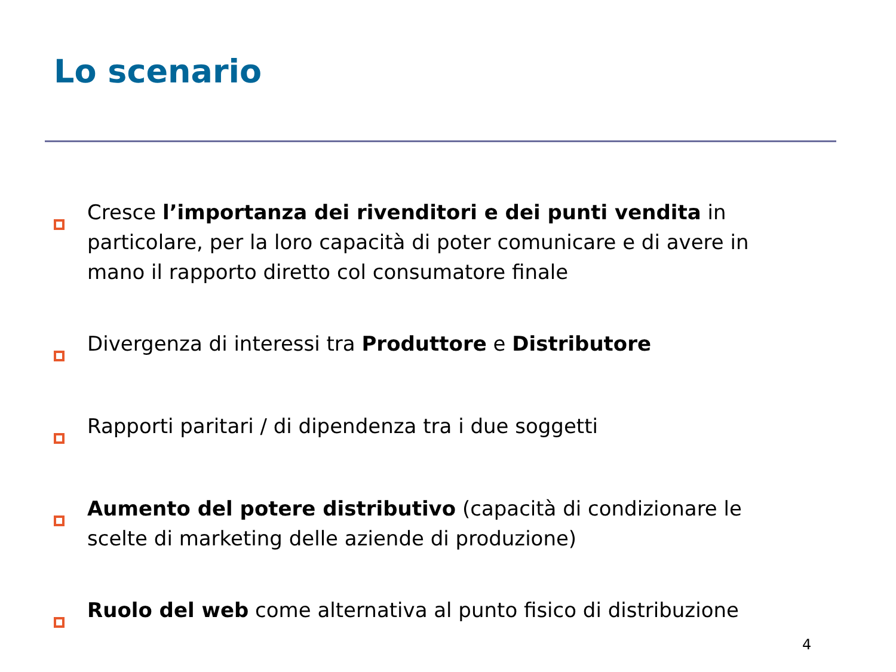Lo scenario
Cresce l’importanza dei rivenditori e dei punti vendita in particolare, per la loro capacità di poter comunicare e di avere in mano il rapporto diretto col consumatore finale
Divergenza di interessi tra Produttore e Distributore
Rapporti paritari / di dipendenza tra i due soggetti
Aumento del potere distributivo (capacità di condizionare le scelte di marketing delle aziende di produzione)
Ruolo del web come alternativa al punto fisico di distribuzione
4